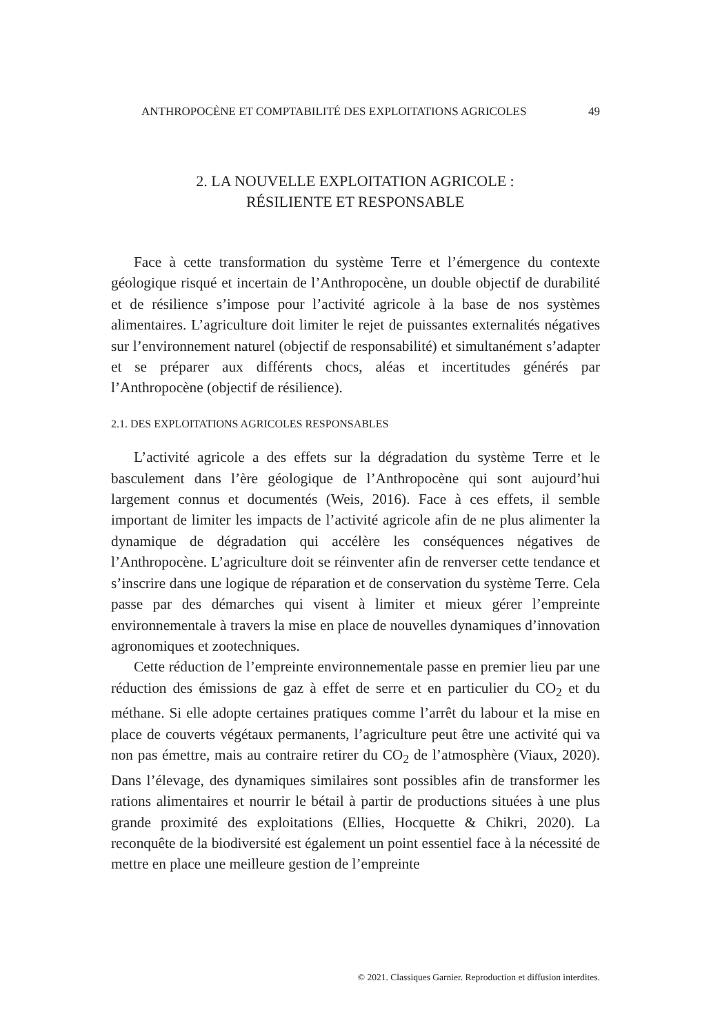ANTHROPOCÈNE ET COMPTABILITÉ DES EXPLOITATIONS AGRICOLES 49
2. LA NOUVELLE EXPLOITATION AGRICOLE :
RÉSILIENTE ET RESPONSABLE
Face à cette transformation du système Terre et l’émergence du contexte géologique risqué et incertain de l’Anthropocène, un double objectif de durabilité et de résilience s’impose pour l’activité agricole à la base de nos systèmes alimentaires. L’agriculture doit limiter le rejet de puissantes externalités négatives sur l’environnement naturel (objectif de responsabilité) et simultanément s’adapter et se préparer aux différents chocs, aléas et incertitudes générés par l’Anthropocène (objectif de résilience).
2.1. DES EXPLOITATIONS AGRICOLES RESPONSABLES
L’activité agricole a des effets sur la dégradation du système Terre et le basculement dans l’ère géologique de l’Anthropocène qui sont aujourd’hui largement connus et documentés (Weis, 2016). Face à ces effets, il semble important de limiter les impacts de l’activité agricole afin de ne plus alimenter la dynamique de dégradation qui accélère les conséquences négatives de l’Anthropocène. L’agriculture doit se réinventer afin de renverser cette tendance et s’inscrire dans une logique de réparation et de conservation du système Terre. Cela passe par des démarches qui visent à limiter et mieux gérer l’empreinte environnementale à travers la mise en place de nouvelles dynamiques d’innovation agronomiques et zootechniques.
Cette réduction de l’empreinte environnementale passe en premier lieu par une réduction des émissions de gaz à effet de serre et en particulier du CO<sub>2</sub> et du méthane. Si elle adopte certaines pratiques comme l’arrêt du labour et la mise en place de couverts végétaux permanents, l’agriculture peut être une activité qui va non pas émettre, mais au contraire retirer du CO<sub>2</sub> de l’atmosphère (Viaux, 2020). Dans l’élevage, des dynamiques similaires sont possibles afin de transformer les rations alimentaires et nourrir le bétail à partir de productions situées à une plus grande proximité des exploitations (Ellies, Hocquette & Chikri, 2020). La reconquête de la biodiversité est également un point essentiel face à la nécessité de mettre en place une meilleure gestion de l’empreinte
© 2021. Classiques Garnier. Reproduction et diffusion interdites.